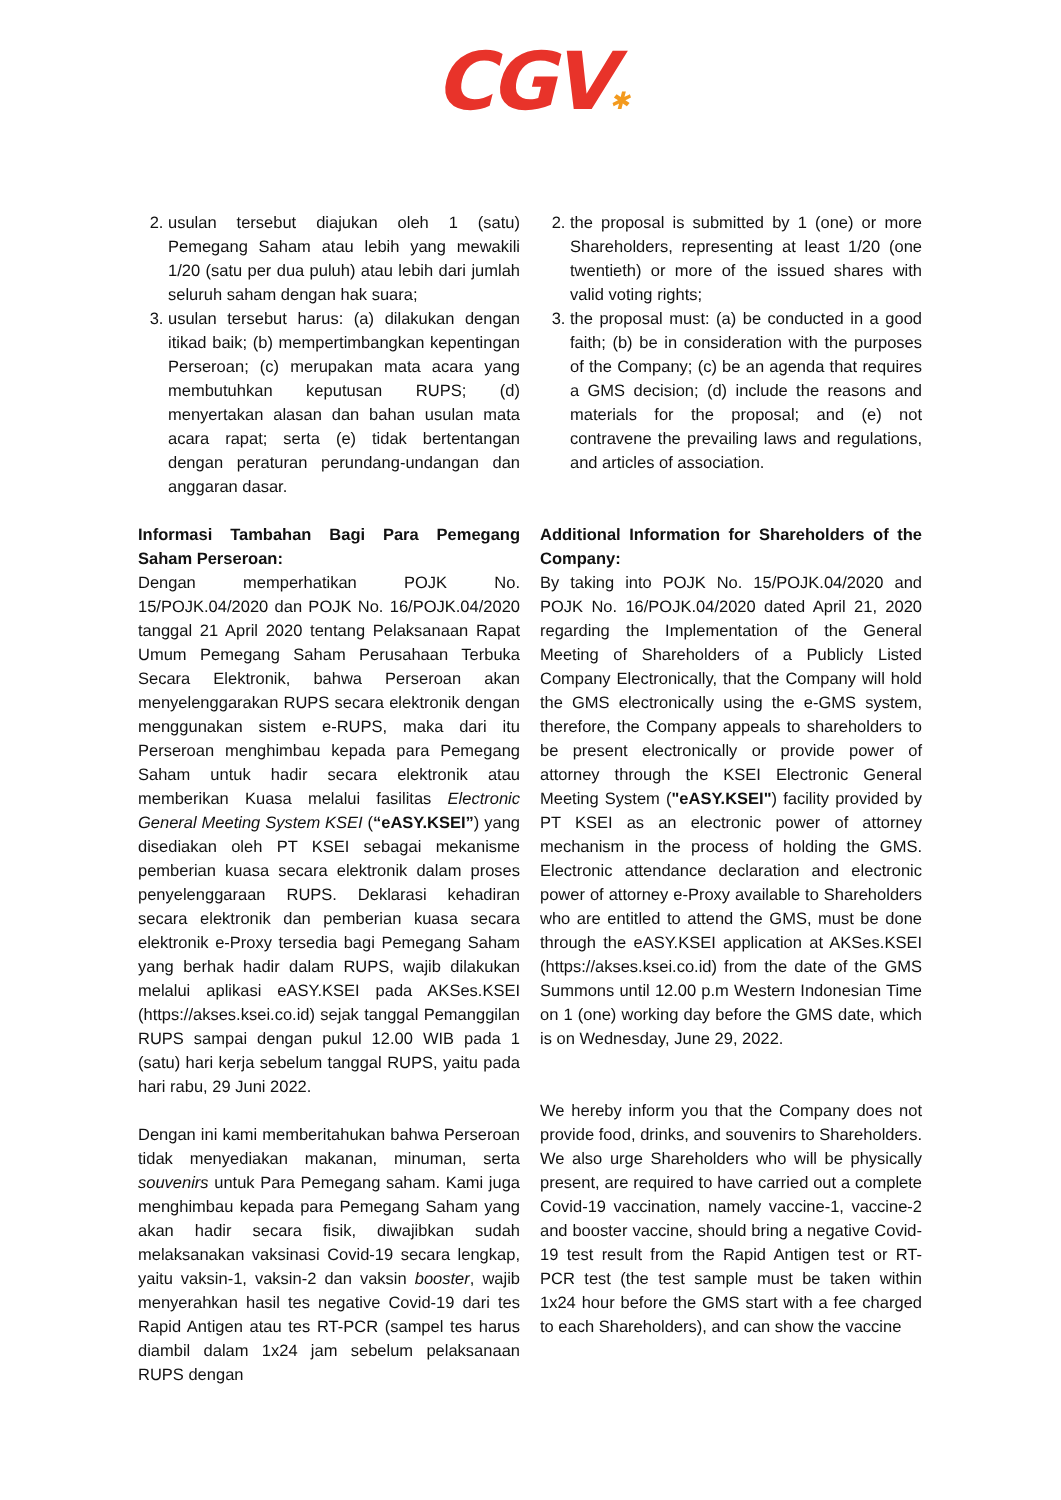CGV✱
2. usulan tersebut diajukan oleh 1 (satu) Pemegang Saham atau lebih yang mewakili 1/20 (satu per dua puluh) atau lebih dari jumlah seluruh saham dengan hak suara;
3. usulan tersebut harus: (a) dilakukan dengan itikad baik; (b) mempertimbangkan kepentingan Perseroan; (c) merupakan mata acara yang membutuhkan keputusan RUPS; (d) menyertakan alasan dan bahan usulan mata acara rapat; serta (e) tidak bertentangan dengan peraturan perundang-undangan dan anggaran dasar.
Informasi Tambahan Bagi Para Pemegang Saham Perseroan:
Dengan memperhatikan POJK No. 15/POJK.04/2020 dan POJK No. 16/POJK.04/2020 tanggal 21 April 2020 tentang Pelaksanaan Rapat Umum Pemegang Saham Perusahaan Terbuka Secara Elektronik, bahwa Perseroan akan menyelenggarakan RUPS secara elektronik dengan menggunakan sistem e-RUPS, maka dari itu Perseroan menghimbau kepada para Pemegang Saham untuk hadir secara elektronik atau memberikan Kuasa melalui fasilitas Electronic General Meeting System KSEI (“eASY.KSEI”) yang disediakan oleh PT KSEI sebagai mekanisme pemberian kuasa secara elektronik dalam proses penyelenggaraan RUPS. Deklarasi kehadiran secara elektronik dan pemberian kuasa secara elektronik e-Proxy tersedia bagi Pemegang Saham yang berhak hadir dalam RUPS, wajib dilakukan melalui aplikasi eASY.KSEI pada AKSes.KSEI (https://akses.ksei.co.id) sejak tanggal Pemanggilan RUPS sampai dengan pukul 12.00 WIB pada 1 (satu) hari kerja sebelum tanggal RUPS, yaitu pada hari rabu, 29 Juni 2022.
Dengan ini kami memberitahukan bahwa Perseroan tidak menyediakan makanan, minuman, serta souvenirs untuk Para Pemegang saham. Kami juga menghimbau kepada para Pemegang Saham yang akan hadir secara fisik, diwajibkan sudah melaksanakan vaksinasi Covid-19 secara lengkap, yaitu vaksin-1, vaksin-2 dan vaksin booster, wajib menyerahkan hasil tes negative Covid-19 dari tes Rapid Antigen atau tes RT-PCR (sampel tes harus diambil dalam 1x24 jam sebelum pelaksanaan RUPS dengan
2. the proposal is submitted by 1 (one) or more Shareholders, representing at least 1/20 (one twentieth) or more of the issued shares with valid voting rights;
3. the proposal must: (a) be conducted in a good faith; (b) be in consideration with the purposes of the Company; (c) be an agenda that requires a GMS decision; (d) include the reasons and materials for the proposal; and (e) not contravene the prevailing laws and regulations, and articles of association.
Additional Information for Shareholders of the Company:
By taking into POJK No. 15/POJK.04/2020 and POJK No. 16/POJK.04/2020 dated April 21, 2020 regarding the Implementation of the General Meeting of Shareholders of a Publicly Listed Company Electronically, that the Company will hold the GMS electronically using the e-GMS system, therefore, the Company appeals to shareholders to be present electronically or provide power of attorney through the KSEI Electronic General Meeting System ("eASY.KSEI") facility provided by PT KSEI as an electronic power of attorney mechanism in the process of holding the GMS. Electronic attendance declaration and electronic power of attorney e-Proxy available to Shareholders who are entitled to attend the GMS, must be done through the eASY.KSEI application at AKSes.KSEI (https://akses.ksei.co.id) from the date of the GMS Summons until 12.00 p.m Western Indonesian Time on 1 (one) working day before the GMS date, which is on Wednesday, June 29, 2022.
We hereby inform you that the Company does not provide food, drinks, and souvenirs to Shareholders. We also urge Shareholders who will be physically present, are required to have carried out a complete Covid-19 vaccination, namely vaccine-1, vaccine-2 and booster vaccine, should bring a negative Covid-19 test result from the Rapid Antigen test or RT-PCR test (the test sample must be taken within 1x24 hour before the GMS start with a fee charged to each Shareholders), and can show the vaccine